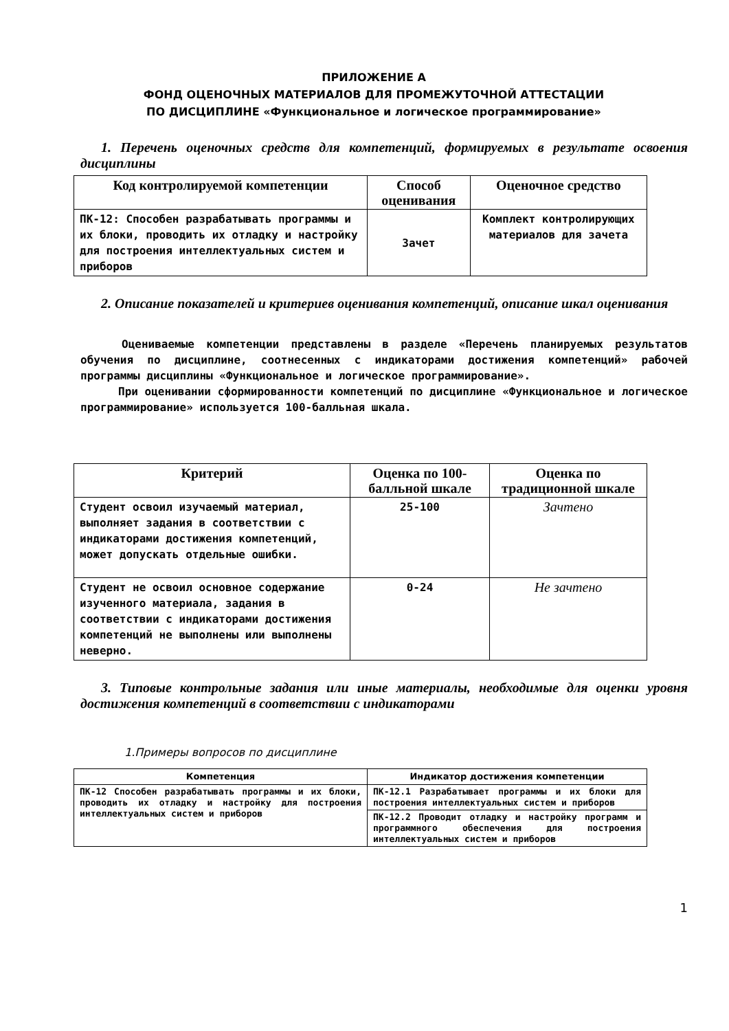ПРИЛОЖЕНИЕ А
ФОНД ОЦЕНОЧНЫХ МАТЕРИАЛОВ ДЛЯ ПРОМЕЖУТОЧНОЙ АТТЕСТАЦИИ
ПО ДИСЦИПЛИНЕ «Функциональное и логическое программирование»
1. Перечень оценочных средств для компетенций, формируемых в результате освоения дисциплины
| Код контролируемой компетенции | Способ оценивания | Оценочное средство |
| --- | --- | --- |
| ПК-12: Способен разрабатывать программы и их блоки, проводить их отладку и настройку для построения интеллектуальных систем и приборов | Зачет | Комплект контролирующих материалов для зачета |
2. Описание показателей и критериев оценивания компетенций, описание шкал оценивания
Оцениваемые компетенции представлены в разделе «Перечень планируемых результатов обучения по дисциплине, соотнесенных с индикаторами достижения компетенций» рабочей программы дисциплины «Функциональное и логическое программирование».
При оценивании сформированности компетенций по дисциплине «Функциональное и логическое программирование» используется 100-балльная шкала.
| Критерий | Оценка по 100-балльной шкале | Оценка по традиционной шкале |
| --- | --- | --- |
| Студент освоил изучаемый материал, выполняет задания в соответствии с индикаторами достижения компетенций, может допускать отдельные ошибки. | 25-100 | Зачтено |
| Студент не освоил основное содержание изученного материала, задания в соответствии с индикаторами достижения компетенций не выполнены или выполнены неверно. | 0-24 | Не зачтено |
3. Типовые контрольные задания или иные материалы, необходимые для оценки уровня достижения компетенций в соответствии с индикаторами
1.Примеры вопросов по дисциплине
| Компетенция | Индикатор достижения компетенции |
| --- | --- |
| ПК-12 Способен разрабатывать программы и их блоки, проводить их отладку и настройку для построения интеллектуальных систем и приборов | ПК-12.1 Разрабатывает программы и их блоки для построения интеллектуальных систем и приборов |
| | ПК-12.2 Проводит отладку и настройку программ и программного обеспечения для построения интеллектуальных систем и приборов |
1